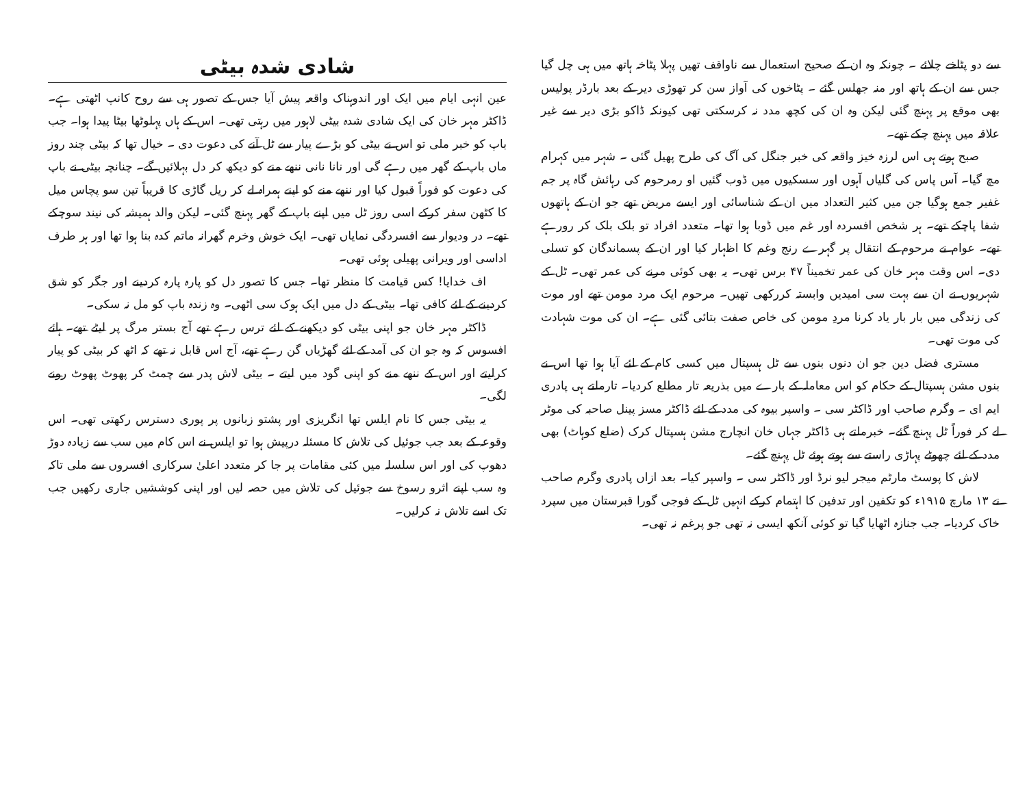سے دو پٹاخے چلائے ۔ چونکہ وہ ان کے صحیح استعمال سے ناواقف تھیں پہلا پٹاخہ ہاتھ میں ہی چل گیا جس سے ان کے ہاتھ اور منہ جھلس گئے ۔ پٹاخوں کی آواز سن کر تھوڑی دیر کے بعد بارڈر پولیس بھی موقع پر پہنچ گئی لیکن وہ ان کی کچھ مدد نہ کرسکتی تھی کیونکہ ڈاکو بڑی دیر سے غیر علاقہ میں پہنچ چکے تھے۔
صبح ہوتے ہی اس لرزہ خیز واقعہ کی خبر جنگل کی آگ کی طرح پھیل گئی ۔ شہر میں کہرام مچ گیا۔ آس پاس کی گلیاں آہوں اور سسکیوں میں ڈوب گئیں او رمرحوم کی رہائش گاہ پر جم غفیر جمع ہوگیا جن میں کثیر التعداد میں ان کے شناسائی اور ایسے مریض تھے جو ان کے ہاتھوں شفا پاچکے تھے۔ ہر شخص افسردہ اور غم میں ڈوبا ہوا تھا۔ متعدد افراد تو بلک بلک کر رورہے تھے۔ عوام نے مرحوم کے انتقال پر گہرے رنج وغم کا اظہار کیا اور ان کے پسماندگان کو تسلی دی۔ اس وقت مہر خان کی عمر تخمیناً ۴۷ برس تھی۔ یہ بھی کوئی مرنے کی عمر تھی۔ ٹل کے شہریوں نے ان سے بہت سی امیدیں وابستہ کررکھی تھیں۔ مرحوم ایک مرد مومن تھے اور موت کی زندگی میں بار بار یاد کرنا مردِ مومن کی خاص صفت بتائی گئی ہے۔ ان کی موت شہادت کی موت تھی۔
مستری فضل دین جو ان دنوں بنوں سے ٹل ہسپتال میں کسی کام کے لئے آیا ہوا تھا اس نے بنوں مشن ہسپتال کے حکام کو اس معاملہ کے بارے میں بذریعہ تار مطلع کردیا۔ تارملتے ہی پادری ایم ای ۔ وگرم صاحب اور ڈاکٹر سی ۔ واسپر بیوہ کی مدد کے لئے ڈاکٹر مسز پینل صاحبہ کی موٹر لے کر فوراً ٹل پہنچ گئے۔ خبرملتے ہی ڈاکٹر جہاں خان انچارج مشن ہسپتال کرک (ضلع کوہاٹ) بھی مدد کے لئے چھوٹے پہاڑی راستے سے ہوتے ہوئے ٹل پہنچ گئے۔
لاش کا پوسٹ مارٹم میجر لیو نرڈ اور ڈاکٹر سی ۔ واسپر کیا۔ بعد ازاں پادری وگرم صاحب نے ۱۳ مارچ ۱۹۱۵ء کو تکفین اور تدفین کا اہتمام کرکے انہیں ٹل کے فوجی گورا قبرستان میں سپرد خاک کردیا۔ جب جنازہ اٹھایا گیا تو کوئی آنکھ ایسی نہ تھی جو پرغم نہ تھی۔
شادی شدہ بیٹی
عین انہی ایام میں ایک اور اندوہناک واقعہ پیش آیا جس کے تصور ہی سے روح کانپ اٹھتی ہے۔ ڈاکٹر مہر خان کی ایک شادی شدہ بیٹی لاہور میں رہتی تھی۔ اس کے ہاں پہلوٹھا بیٹا پیدا ہوا۔ جب باپ کو خبر ملی تو اس نے بیٹی کو بڑے پیار سے ٹل آنے کی دعوت دی ۔ خیال تھا کہ بیٹی چند روز ماں باپ کے گھر میں رہے گی اور نانا نانی ننھے منے کو دیکھ کر دل بہلائیں گے۔ چنانچہ بیٹی نے باپ کی دعوت کو فوراً قبول کیا اور ننھے منے کو اپنے ہمراہ لے کر ریل گاڑی کا قریباً تین سو پچاس میل کا کٹھن سفر کرکے اسی روز ٹل میں اپنے باپ کے گھر پہنچ گئی۔ لیکن والد ہمیشہ کی نیند سوچکے تھے۔ در ودیوار سے افسردگی نمایاں تھی۔ ایک خوش وخرم گھرانہ ماتم کدہ بنا ہوا تھا اور ہر طرف اداسی اور ویرانی پھیلی ہوئی تھی۔
اف خدایا! کس قیامت کا منظر تھا۔ جس کا تصور دل کو پارہ پارہ کردینے اور جگر کو شق کردینے کے لئے کافی تھا۔ بیٹی کے دل میں ایک ہوک سی اٹھی۔ وہ زندہ باپ کو مل نہ سکی۔
ڈاکٹر مہر خان جو اپنی بیٹی کو دیکھنے کے لئے ترس رہے تھے آج بستر مرگ پر لیٹے تھے۔ ہائے افسوس کہ وہ جو ان کی آمد کے لئے گھڑیاں گن رہے تھے، آج اس قابل نہ تھے کہ اٹھ کر بیٹی کو پیار کرلیتے اور اس کے ننھے منے کو اپنی گود میں لیتے ۔ بیٹی لاش پدر سے چمٹ کر پھوٹ پھوٹ رونے لگی۔
یہ بیٹی جس کا نام ایلس تھا انگریزی اور پشتو زبانوں پر پوری دسترس رکھتی تھی۔ اس وقوعہ کے بعد جب جوئیل کی تلاش کا مسئلہ درپیش ہوا تو ایلس نے اس کام میں سب سے زیادہ دوڑ دھوپ کی اور اس سلسلہ میں کئی مقامات پر جا کر متعدد اعلیٰ سرکاری افسروں سے ملی تاکہ وہ سب اپنے اثرو رسوخ سے جوئیل کی تلاش میں حصہ لیں اور اپنی کوششیں جاری رکھیں جب تک اسے تلاش نہ کرلیں۔